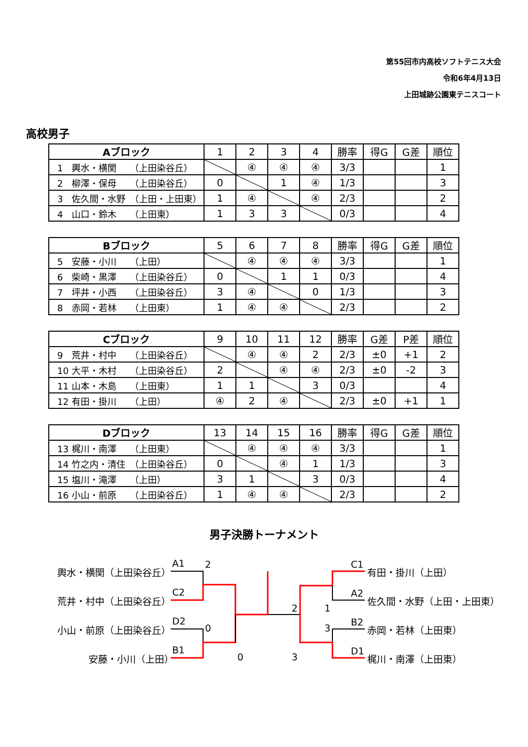第55回市内高校ソフトテニス大会
令和6年4月13日
上田城跡公園東テニスコート
高校男子
| Aブロック | 1 | 2 | 3 | 4 | 勝率 | 得G | G差 | 順位 |
| --- | --- | --- | --- | --- | --- | --- | --- | --- |
| 1 輿水・横関 （上田染谷丘） | | ④ | ④ | ④ | 3/3 | | | 1 |
| 2 柳澤・保母 （上田染谷丘） | 0 | | 1 | ④ | 1/3 | | | 3 |
| 3 佐久間・水野 （上田・上田東） | 1 | ④ | | ④ | 2/3 | | | 2 |
| 4 山口・鈴木 （上田東） | 1 | 3 | 3 | | 0/3 | | | 4 |
| Bブロック | 5 | 6 | 7 | 8 | 勝率 | 得G | G差 | 順位 |
| --- | --- | --- | --- | --- | --- | --- | --- | --- |
| 5 安藤・小川 （上田） | | ④ | ④ | ④ | 3/3 | | | 1 |
| 6 柴崎・黒澤 （上田染谷丘） | 0 | | 1 | 1 | 0/3 | | | 4 |
| 7 坪井・小西 （上田染谷丘） | 3 | ④ | | 0 | 1/3 | | | 3 |
| 8 赤岡・若林 （上田東） | 1 | ④ | ④ | | 2/3 | | | 2 |
| Cブロック | 9 | 10 | 11 | 12 | 勝率 | G差 | P差 | 順位 |
| --- | --- | --- | --- | --- | --- | --- | --- | --- |
| 9 荒井・村中 （上田染谷丘） | | ④ | ④ | 2 | 2/3 | ±0 | +1 | 2 |
| 10 大平・木村 （上田染谷丘） | 2 | | ④ | ④ | 2/3 | ±0 | -2 | 3 |
| 11 山本・木島 （上田東） | 1 | 1 | | 3 | 0/3 | | | 4 |
| 12 有田・掛川 （上田） | ④ | 2 | ④ | | 2/3 | ±0 | +1 | 1 |
| Dブロック | 13 | 14 | 15 | 16 | 勝率 | 得G | G差 | 順位 |
| --- | --- | --- | --- | --- | --- | --- | --- | --- |
| 13 梶川・南澤 （上田東） | | ④ | ④ | ④ | 3/3 | | | 1 |
| 14 竹之内・清住 （上田染谷丘） | 0 | | ④ | 1 | 1/3 | | | 3 |
| 15 塩川・滝澤 （上田） | 3 | 1 | | 3 | 0/3 | | | 4 |
| 16 小山・前原 （上田染谷丘） | 1 | ④ | ④ | | 2/3 | | | 2 |
男子決勝トーナメント
輿水・横関（上田染谷丘）
A1 2
荒井・村中（上田染谷丘）
C2
小山・前原（上田染谷丘）
D2
0
安藤・小川（上田）
B1
0
2
3
1
3
C1
有田・掛川（上田）
A2
佐久間・水野（上田・上田東）
B2
赤岡・若林（上田東）
D1
梶川・南澤（上田東）